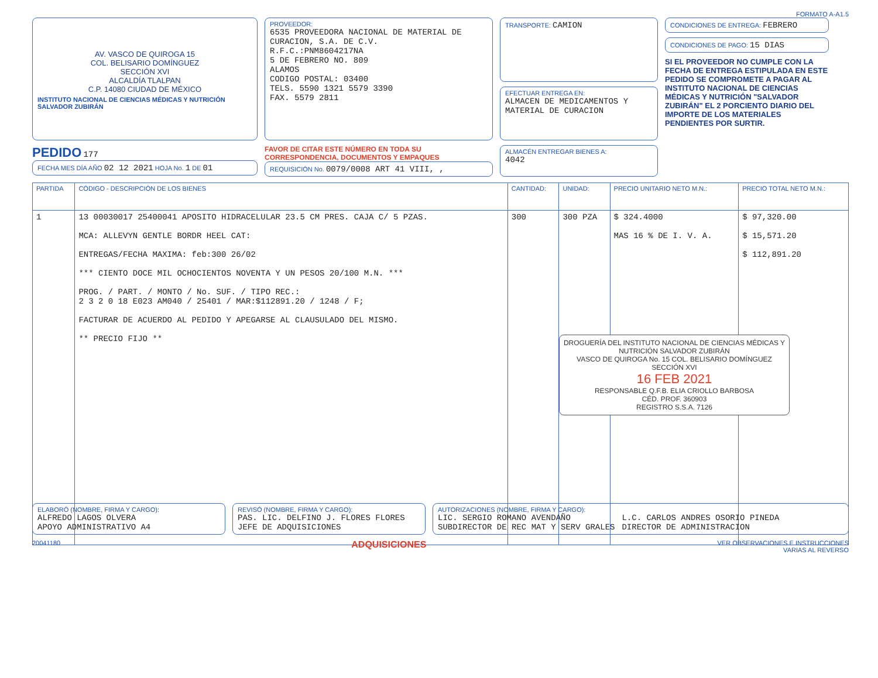FORMATO A-A1.5
AV. VASCO DE QUIROGA 15
COL. BELISARIO DOMÍNGUEZ
SECCIÓN XVI
ALCALDÍA TLALPAN
C.P. 14080 CIUDAD DE MÉXICO
INSTITUTO NACIONAL DE CIENCIAS MÉDICAS Y NUTRICIÓN SALVADOR ZUBIRÁN
PROVEEDOR:
6535 PROVEEDORA NACIONAL DE MATERIAL DE CURACION, S.A. DE C.V.
R.F.C.:PNM8604217NA
5 DE FEBRERO NO. 809
ALAMOS
CODIGO POSTAL: 03400
TELS. 5590 1321 5579 3390
FAX. 5579 2811
TRANSPORTE: CAMION
EFECTUAR ENTREGA EN:
ALMACEN DE MEDICAMENTOS Y MATERIAL DE CURACION
CONDICIONES DE ENTREGA: FEBRERO
CONDICIONES DE PAGO: 15 DIAS
SI EL PROVEEDOR NO CUMPLE CON LA FECHA DE ENTREGA ESTIPULADA EN ESTE PEDIDO SE COMPROMETE A PAGAR AL INSTITUTO NACIONAL DE CIENCIAS MÉDICAS Y NUTRICIÓN "SALVADOR ZUBIRÁN" EL 2 PORCIENTO DIARIO DEL IMPORTE DE LOS MATERIALES PENDIENTES POR SURTIR.
PEDIDO 177
FECHA MES DÍA AÑO 02 12 2021 HOJA No. 1 DE 01
FAVOR DE CITAR ESTE NÚMERO EN TODA SU CORRESPONDENCIA, DOCUMENTOS Y EMPAQUES
REQUISICIÓN No. 0079/0008 ART 41 VIII, ,
ALMACÉN ENTREGAR BIENES A:
4042
| PARTIDA | CÓDIGO - DESCRIPCIÓN DE LOS BIENES | CANTIDAD: | UNIDAD: | PRECIO UNITARIO NETO M.N.: | PRECIO TOTAL NETO M.N.: |
| --- | --- | --- | --- | --- | --- |
| 1 | 13 00030017 25400041 APOSITO HIDRACELULAR 23.5 CM PRES. CAJA C/ 5 PZAS. MCA: ALLEVYN GENTLE BORDR HEEL CAT: ENTREGAS/FECHA MAXIMA: feb:300 26/02 *** CIENTO DOCE MIL OCHOCIENTOS NOVENTA Y UN PESOS 20/100 M.N. *** PROG. / PART. / MONTO / No. SUF. / TIPO REC.: 2 3 2 0 18 E023 AM040 / 25401 / MAR:$112891.20 / 1248 / F; FACTURAR DE ACUERDO AL PEDIDO Y APEGARSE AL CLAUSULADO DEL MISMO. ** PRECIO FIJO ** | 300 | 300 PZA | $ 324.4000 MAS 16 % DE I. V. A. | $ 97,320.00 $ 15,571.20 $ 112,891.20 |
DROGUERÍA DEL INSTITUTO NACIONAL DE CIENCIAS MÉDICAS Y NUTRICIÓN SALVADOR ZUBIRÁN
VASCO DE QUIROGA No. 15 COL. BELISARIO DOMÍNGUEZ SECCIÓN XVI
16 FEB 2021
RESPONSABLE Q.F.B. ELIA CRIOLLO BARBOSA
CÉD. PROF. 360903
REGISTRO S.S.A. 7126
ELABORÓ (NOMBRE, FIRMA Y CARGO):
ALFREDO LAGOS OLVERA
APOYO ADMINISTRATIVO A4
REVISÓ (NOMBRE, FIRMA Y CARGO):
PAS. LIC. DELFINO J. FLORES FLORES
JEFE DE ADQUISICIONES
AUTORIZACIONES (NOMBRE, FIRMA Y CARGO):
LIC. SERGIO ROMANO AVENDAÑO
SUBDIRECTOR DE REC MAT Y SERV GRALES
L.C. CARLOS ANDRES OSORIO PINEDA
DIRECTOR DE ADMINISTRACION
20041180 ADQUISICIONES VER OBSERVACIONES E INSTRUCCIONES
VARIAS AL REVERSO